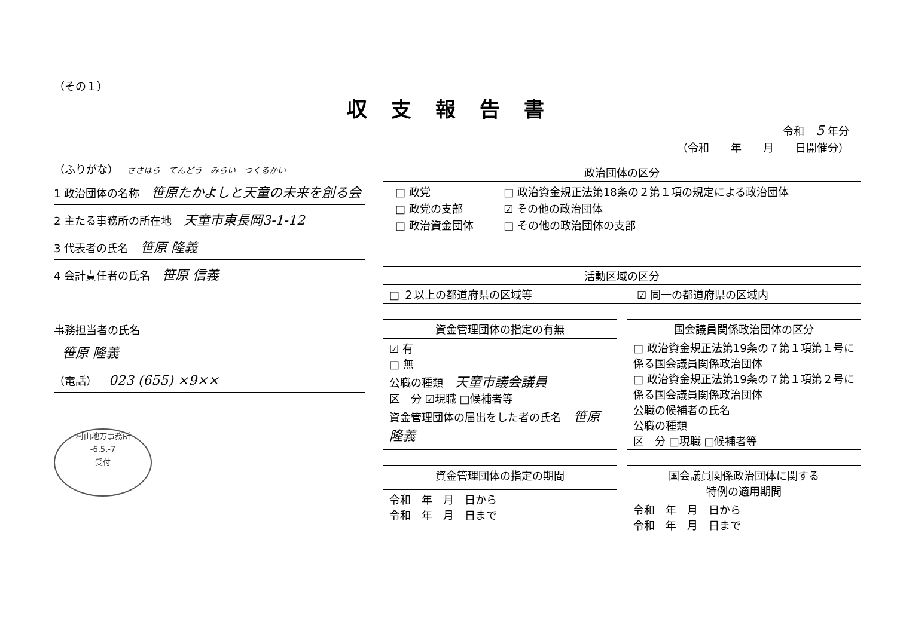（その１）
収支報告書
令和 5 年分
（令和　　年　　月　　日開催分）
（ふりがな） ささはら　てんどう　みらい　つくるかい
1 政治団体の名称 笹原たかよしと天童の未来を創る会
2 主たる事務所の所在地 天童市東長岡3-1-12
3 代表者の氏名 笹原 隆義
4 会計責任者の氏名 笹原 信義
事務担当者の氏名
笹原 隆義
（電話） 023 (655) ×9××
村山地方事務所
-6.5.-7
受付
| 政治団体の区分 |
| --- |
| / □ 政党 / □ 政治資金規正法第18条の２第１項の規定による政治団体 / / □ 政党の支部 / ☑ その他の政治団体 / / □ 政治資金団体 / □ その他の政治団体の支部 / |
| 活動区域の区分 | |
| --- | --- |
| □ ２以上の都道府県の区域等 | ☑ 同一の都道府県の区域内 |
| 資金管理団体の指定の有無 |
| --- |
| ☑ 有 □ 無 公職の種類 天童市議会議員 区 分 ☑現職 □候補者等 資金管理団体の届出をした者の氏名 笹原 隆義 |
| 国会議員関係政治団体の区分 |
| --- |
| □ 政治資金規正法第19条の７第１項第１号に係る国会議員関係政治団体 □ 政治資金規正法第19条の７第１項第２号に係る国会議員関係政治団体 公職の候補者の氏名 公職の種類 区 分 □現職 □候補者等 |
| 資金管理団体の指定の期間 |
| --- |
| 令和 年 月 日から 令和 年 月 日まで |
| 国会議員関係政治団体に関する 特例の適用期間 |
| --- |
| 令和 年 月 日から 令和 年 月 日まで |